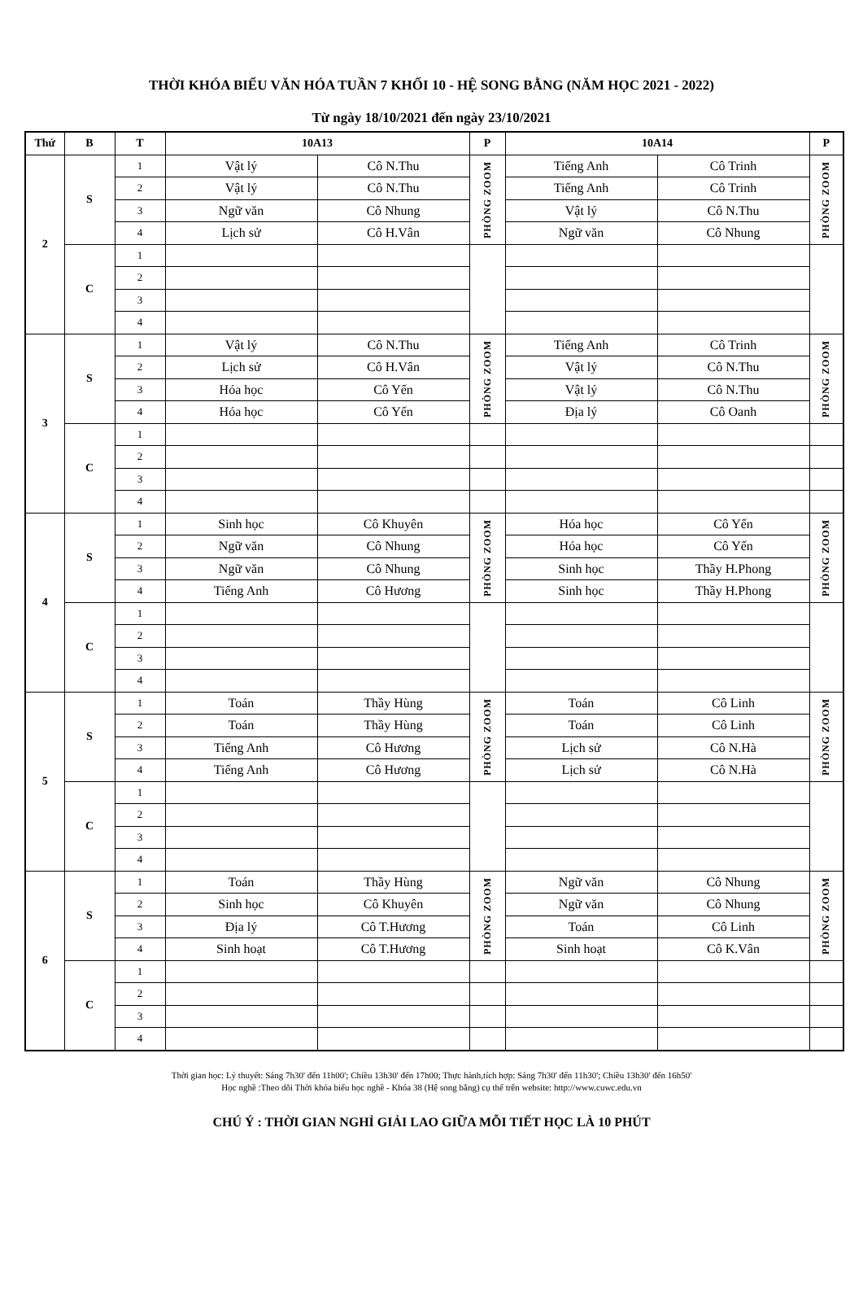THỜI KHÓA BIỂU VĂN HÓA TUẦN 7 KHỐI 10 - HỆ SONG BẰNG (NĂM HỌC 2021 - 2022)
Từ ngày 18/10/2021 đến ngày 23/10/2021
| Thứ | B | T | 10A13 | | P | 10A14 | | P |
| --- | --- | --- | --- | --- | --- | --- | --- | --- |
| 2 | S | 1 | Vật lý | Cô N.Thu | PHÒNG ZOOM | Tiếng Anh | Cô Trinh | PHÒNG ZOOM |
| | | 2 | Vật lý | Cô N.Thu | | Tiếng Anh | Cô Trinh | |
| | | 3 | Ngữ văn | Cô Nhung | | Vật lý | Cô N.Thu | |
| | | 4 | Lịch sử | Cô H.Vân | | Ngữ văn | Cô Nhung | |
| | C | 1 | | | | | | |
| | | 2 | | | | | | |
| | | 3 | | | | | | |
| | | 4 | | | | | | |
| 3 | S | 1 | Vật lý | Cô N.Thu | PHÒNG ZOOM | Tiếng Anh | Cô Trinh | PHÒNG ZOOM |
| | | 2 | Lịch sử | Cô H.Vân | | Vật lý | Cô N.Thu | |
| | | 3 | Hóa học | Cô Yến | | Vật lý | Cô N.Thu | |
| | | 4 | Hóa học | Cô Yến | | Địa lý | Cô Oanh | |
| | C | 1 | | | | | | |
| | | 2 | | | | | | |
| | | 3 | | | | | | |
| | | 4 | | | | | | |
| 4 | S | 1 | Sinh học | Cô Khuyên | PHÒNG ZOOM | Hóa học | Cô Yến | PHÒNG ZOOM |
| | | 2 | Ngữ văn | Cô Nhung | | Hóa học | Cô Yến | |
| | | 3 | Ngữ văn | Cô Nhung | | Sinh học | Thầy H.Phong | |
| | | 4 | Tiếng Anh | Cô Hương | | Sinh học | Thầy H.Phong | |
| | C | 1 | | | | | | |
| | | 2 | | | | | | |
| | | 3 | | | | | | |
| | | 4 | | | | | | |
| 5 | S | 1 | Toán | Thầy Hùng | PHÒNG ZOOM | Toán | Cô Linh | PHÒNG ZOOM |
| | | 2 | Toán | Thầy Hùng | | Toán | Cô Linh | |
| | | 3 | Tiếng Anh | Cô Hương | | Lịch sử | Cô N.Hà | |
| | | 4 | Tiếng Anh | Cô Hương | | Lịch sử | Cô N.Hà | |
| | C | 1 | | | | | | |
| | | 2 | | | | | | |
| | | 3 | | | | | | |
| | | 4 | | | | | | |
| 6 | S | 1 | Toán | Thầy Hùng | PHÒNG ZOOM | Ngữ văn | Cô Nhung | PHÒNG ZOOM |
| | | 2 | Sinh học | Cô Khuyên | | Ngữ văn | Cô Nhung | |
| | | 3 | Địa lý | Cô T.Hương | | Toán | Cô Linh | |
| | | 4 | Sinh hoạt | Cô T.Hương | | Sinh hoạt | Cô K.Vân | |
| | C | 1 | | | | | | |
| | | 2 | | | | | | |
| | | 3 | | | | | | |
| | | 4 | | | | | | |
Thời gian học: Lý thuyết: Sáng 7h30' đến 11h00'; Chiều 13h30' đến 17h00; Thực hành,tích hợp: Sáng 7h30' đến 11h30'; Chiều 13h30' đến 16h50'
Học nghề :Theo dõi Thời khóa biểu học nghề - Khóa 38 (Hệ song bằng) cụ thể trên website: http://www.cuwc.edu.vn
CHÚ Ý : THỜI GIAN NGHỈ GIẢI LAO GIỮA MỖI TIẾT HỌC LÀ 10 PHÚT